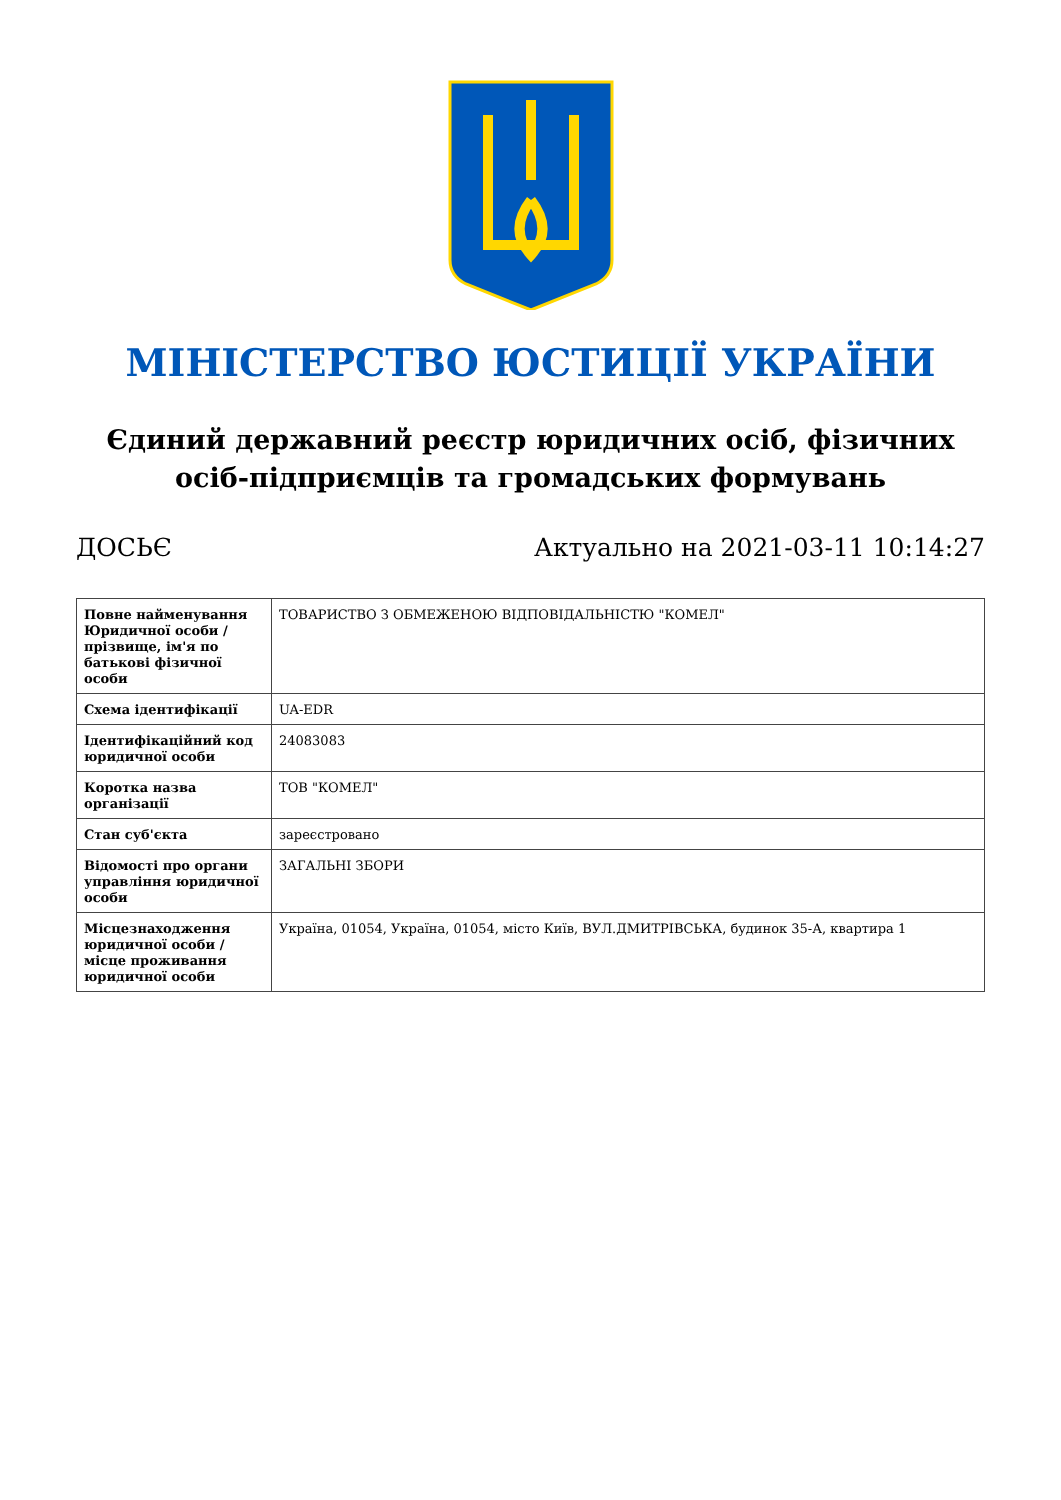МІНІСТЕРСТВО ЮСТИЦІЇ УКРАЇНИ
Єдиний державний реєстр юридичних осіб, фізичних осіб-підприємців та громадських формувань
ДОСЬЄ Актуально на 2021-03-11 10:14:27
| Повне найменування Юридичної особи / прізвище, ім'я по батькові фізичної особи | ТОВАРИСТВО З ОБМЕЖЕНОЮ ВІДПОВІДАЛЬНІСТЮ "КОМЕЛ" |
| Схема ідентифікації | UA-EDR |
| Ідентифікаційний код юридичної особи | 24083083 |
| Коротка назва організації | ТОВ "КОМЕЛ" |
| Стан суб'єкта | зареєстровано |
| Відомості про органи управління юридичної особи | ЗАГАЛЬНІ ЗБОРИ |
| Місцезнаходження юридичної особи / місце проживання юридичної особи | Україна, 01054, Україна, 01054, місто Київ, ВУЛ.ДМИТРІВСЬКА, будинок 35-А, квартира 1 |